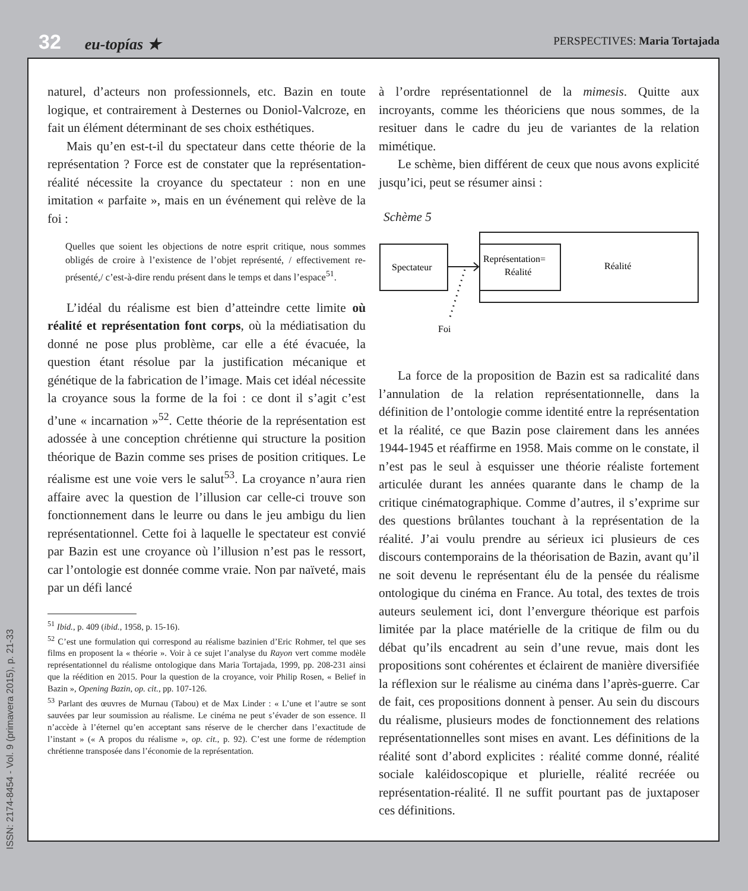32 eu-topías ★ PERSPECTIVES: Maria Tortajada
naturel, d’acteurs non professionnels, etc. Bazin en toute logique, et contrairement à Desternes ou Doniol-Valcroze, en fait un élément déterminant de ses choix esthétiques.
Mais qu’en est-t-il du spectateur dans cette théorie de la représentation ? Force est de constater que la représentation-réalité nécessite la croyance du spectateur : non en une imitation « parfaite », mais en un événement qui relève de la foi :
Quelles que soient les objections de notre esprit critique, nous sommes obligés de croire à l’existence de l’objet représenté, / effectivement re-présenté,/ c’est-à-dire rendu présent dans le temps et dans l’espace<sup>51</sup>.
L’idéal du réalisme est bien d’atteindre cette limite où réalité et représentation font corps, où la médiatisation du donné ne pose plus problème, car elle a été évacuée, la question étant résolue par la justification mécanique et génétique de la fabrication de l’image. Mais cet idéal nécessite la croyance sous la forme de la foi : ce dont il s’agit c’est d’une « incarnation »<sup>52</sup>. Cette théorie de la représentation est adossée à une conception chrétienne qui structure la position théorique de Bazin comme ses prises de position critiques. Le réalisme est une voie vers le salut<sup>53</sup>. La croyance n’aura rien affaire avec la question de l’illusion car celle-ci trouve son fonctionnement dans le leurre ou dans le jeu ambigu du lien représentationnel. Cette foi à laquelle le spectateur est convié par Bazin est une croyance où l’illusion n’est pas le ressort, car l’ontologie est donnée comme vraie. Non par naïveté, mais par un défi lancé
<sup>51</sup> Ibid., p. 409 (ibid., 1958, p. 15-16).
<sup>52</sup> C’est une formulation qui correspond au réalisme bazinien d’Eric Rohmer, tel que ses films en proposent la « théorie ». Voir à ce sujet l’analyse du Rayon vert comme modèle représentationnel du réalisme ontologique dans Maria Tortajada, 1999, pp. 208-231 ainsi que la réédition en 2015. Pour la question de la croyance, voir Philip Rosen, « Belief in Bazin », Opening Bazin, op. cit., pp. 107-126.
<sup>53</sup> Parlant des œuvres de Murnau (Tabou) et de Max Linder : « L’une et l’autre se sont sauvées par leur soumission au réalisme. Le cinéma ne peut s’évader de son essence. Il n’accède à l’éternel qu’en acceptant sans réserve de le chercher dans l’exactitude de l’instant » (« A propos du réalisme », op. cit., p. 92). C’est une forme de rédemption chrétienne transposée dans l’économie de la représentation.
à l’ordre représentationnel de la mimesis. Quitte aux incroyants, comme les théoriciens que nous sommes, de la resituer dans le cadre du jeu de variantes de la relation mimétique.
Le schème, bien différent de ceux que nous avons explicité jusqu’ici, peut se résumer ainsi :
Schème 5
Spectateur
Représentation=
Réalité
Réalité
Foi
La force de la proposition de Bazin est sa radicalité dans l’annulation de la relation représentationnelle, dans la définition de l’ontologie comme identité entre la représentation et la réalité, ce que Bazin pose clairement dans les années 1944-1945 et réaffirme en 1958. Mais comme on le constate, il n’est pas le seul à esquisser une théorie réaliste fortement articulée durant les années quarante dans le champ de la critique cinématographique. Comme d’autres, il s’exprime sur des questions brûlantes touchant à la représentation de la réalité. J’ai voulu prendre au sérieux ici plusieurs de ces discours contemporains de la théorisation de Bazin, avant qu’il ne soit devenu le représentant élu de la pensée du réalisme ontologique du cinéma en France. Au total, des textes de trois auteurs seulement ici, dont l’envergure théorique est parfois limitée par la place matérielle de la critique de film ou du débat qu’ils encadrent au sein d’une revue, mais dont les propositions sont cohérentes et éclairent de manière diversifiée la réflexion sur le réalisme au cinéma dans l’après-guerre. Car de fait, ces propositions donnent à penser. Au sein du discours du réalisme, plusieurs modes de fonctionnement des relations représentationnelles sont mises en avant. Les définitions de la réalité sont d’abord explicites : réalité comme donné, réalité sociale kaléidoscopique et plurielle, réalité recréée ou représentation-réalité. Il ne suffit pourtant pas de juxtaposer ces définitions.
ISSN: 2174-8454 - Vol. 9 (primavera 2015), p. 21-33